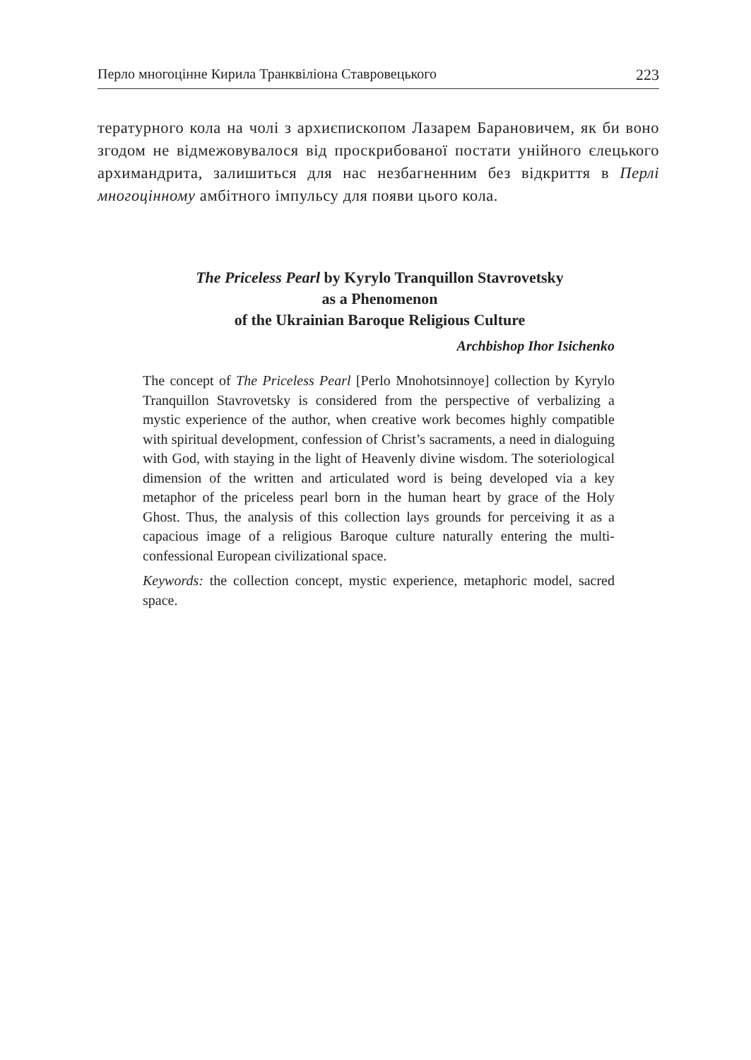Перло многоцінне Кирила Транквіліона Ставровецького 223
тературного кола на чолі з архиєпископом Лазарем Барановичем, як би воно згодом не відмежовувалося від проскрибованої постати унійного єлецького архимандрита, залишиться для нас незбагненним без відкриття в Перлі многоцінному амбітного імпульсу для появи цього кола.
The Priceless Pearl by Kyrylo Tranquillon Stavrovetsky
as a Phenomenon
of the Ukrainian Baroque Religious Culture
Archbishop Ihor Isichenko
The concept of The Priceless Pearl [Perlo Mnohotsinnoye] collection by Kyrylo Tranquillon Stavrovetsky is considered from the perspective of verbalizing a mystic experience of the author, when creative work becomes highly compatible with spiritual development, confession of Christ’s sacraments, a need in dialoguing with God, with staying in the light of Heavenly divine wisdom. The soteriological dimension of the written and articulated word is being developed via a key metaphor of the priceless pearl born in the human heart by grace of the Holy Ghost. Thus, the analysis of this collection lays grounds for perceiving it as a capacious image of a religious Baroque culture naturally entering the multi-confessional European civilizational space.
Keywords: the collection concept, mystic experience, metaphoric model, sacred space.